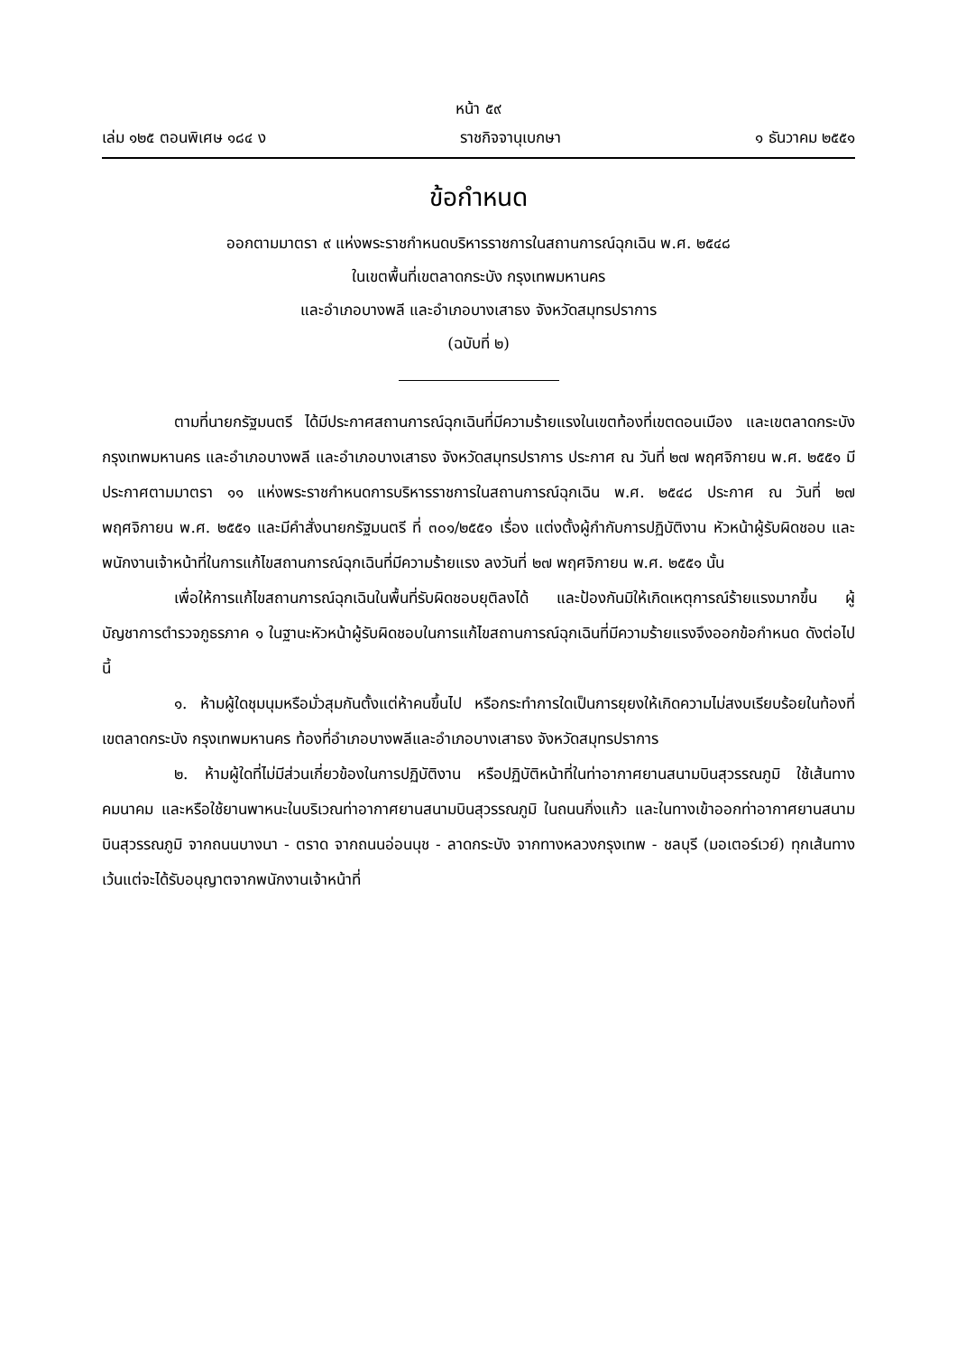หน้า ๕๙
เล่ม ๑๒๕ ตอนพิเศษ ๑๘๔ ง ราชกิจจานุเบกษา ๑ ธันวาคม ๒๕๕๑
ข้อกำหนด
ออกตามมาตรา ๙ แห่งพระราชกำหนดบริหารราชการในสถานการณ์ฉุกเฉิน พ.ศ. ๒๕๔๘
ในเขตพื้นที่เขตลาดกระบัง กรุงเทพมหานคร
และอำเภอบางพลี และอำเภอบางเสาธง จังหวัดสมุทรปราการ
(ฉบับที่ ๒)
ตามที่นายกรัฐมนตรี ได้มีประกาศสถานการณ์ฉุกเฉินที่มีความร้ายแรงในเขตท้องที่เขตดอนเมือง และเขตลาดกระบัง กรุงเทพมหานคร และอำเภอบางพลี และอำเภอบางเสาธง จังหวัดสมุทรปราการ ประกาศ ณ วันที่ ๒๗ พฤศจิกายน พ.ศ. ๒๕๕๑ มีประกาศตามมาตรา ๑๑ แห่งพระราชกำหนดการบริหารราชการในสถานการณ์ฉุกเฉิน พ.ศ. ๒๕๔๘ ประกาศ ณ วันที่ ๒๗ พฤศจิกายน พ.ศ. ๒๕๕๑ และมีคำสั่งนายกรัฐมนตรี ที่ ๓๐๑/๒๕๕๑ เรื่อง แต่งตั้งผู้กำกับการปฏิบัติงาน หัวหน้าผู้รับผิดชอบ และพนักงานเจ้าหน้าที่ในการแก้ไขสถานการณ์ฉุกเฉินที่มีความร้ายแรง ลงวันที่ ๒๗ พฤศจิกายน พ.ศ. ๒๕๕๑ นั้น
เพื่อให้การแก้ไขสถานการณ์ฉุกเฉินในพื้นที่รับผิดชอบยุติลงได้ และป้องกันมิให้เกิดเหตุการณ์ร้ายแรงมากขึ้น ผู้บัญชาการตำรวจภูธรภาค ๑ ในฐานะหัวหน้าผู้รับผิดชอบในการแก้ไขสถานการณ์ฉุกเฉินที่มีความร้ายแรงจึงออกข้อกำหนด ดังต่อไปนี้
๑. ห้ามผู้ใดชุมนุมหรือมั่วสุมกันตั้งแต่ห้าคนขึ้นไป หรือกระทำการใดเป็นการยุยงให้เกิดความไม่สงบเรียบร้อยในท้องที่เขตลาดกระบัง กรุงเทพมหานคร ท้องที่อำเภอบางพลีและอำเภอบางเสาธง จังหวัดสมุทรปราการ
๒. ห้ามผู้ใดที่ไม่มีส่วนเกี่ยวข้องในการปฏิบัติงาน หรือปฏิบัติหน้าที่ในท่าอากาศยานสนามบินสุวรรณภูมิ ใช้เส้นทางคมนาคม และหรือใช้ยานพาหนะในบริเวณท่าอากาศยานสนามบินสุวรรณภูมิ ในถนนกิ่งแก้ว และในทางเข้าออกท่าอากาศยานสนามบินสุวรรณภูมิ จากถนนบางนา - ตราด จากถนนอ่อนนุช - ลาดกระบัง จากทางหลวงกรุงเทพ - ชลบุรี (มอเตอร์เวย์) ทุกเส้นทาง เว้นแต่จะได้รับอนุญาตจากพนักงานเจ้าหน้าที่